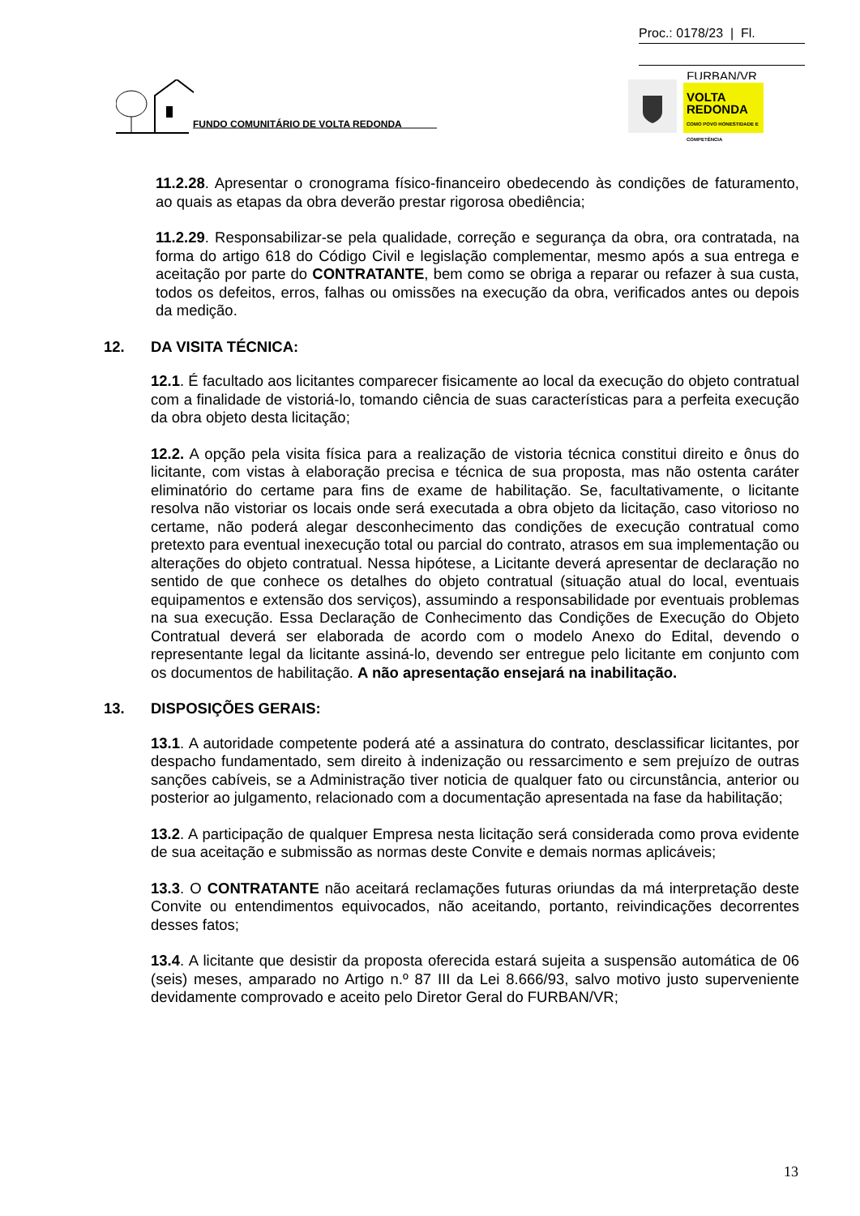Proc.: 0178/23 | Fl.
FURBAN/VR
FUNDO COMUNITÁRIO DE VOLTA REDONDA
VOLTA
REDONDA
COMO POVO HONESTIDADE E COMPETÊNCIA
11.2.28. Apresentar o cronograma físico-financeiro obedecendo às condições de faturamento, ao quais as etapas da obra deverão prestar rigorosa obediência;
11.2.29. Responsabilizar-se pela qualidade, correção e segurança da obra, ora contratada, na forma do artigo 618 do Código Civil e legislação complementar, mesmo após a sua entrega e aceitação por parte do CONTRATANTE, bem como se obriga a reparar ou refazer à sua custa, todos os defeitos, erros, falhas ou omissões na execução da obra, verificados antes ou depois da medição.
12. DA VISITA TÉCNICA:
12.1. É facultado aos licitantes comparecer fisicamente ao local da execução do objeto contratual com a finalidade de vistoriá-lo, tomando ciência de suas características para a perfeita execução da obra objeto desta licitação;
12.2. A opção pela visita física para a realização de vistoria técnica constitui direito e ônus do licitante, com vistas à elaboração precisa e técnica de sua proposta, mas não ostenta caráter eliminatório do certame para fins de exame de habilitação. Se, facultativamente, o licitante resolva não vistoriar os locais onde será executada a obra objeto da licitação, caso vitorioso no certame, não poderá alegar desconhecimento das condições de execução contratual como pretexto para eventual inexecução total ou parcial do contrato, atrasos em sua implementação ou alterações do objeto contratual. Nessa hipótese, a Licitante deverá apresentar de declaração no sentido de que conhece os detalhes do objeto contratual (situação atual do local, eventuais equipamentos e extensão dos serviços), assumindo a responsabilidade por eventuais problemas na sua execução. Essa Declaração de Conhecimento das Condições de Execução do Objeto Contratual deverá ser elaborada de acordo com o modelo Anexo do Edital, devendo o representante legal da licitante assiná-lo, devendo ser entregue pelo licitante em conjunto com os documentos de habilitação. A não apresentação ensejará na inabilitação.
13. DISPOSIÇÕES GERAIS:
13.1. A autoridade competente poderá até a assinatura do contrato, desclassificar licitantes, por despacho fundamentado, sem direito à indenização ou ressarcimento e sem prejuízo de outras sanções cabíveis, se a Administração tiver noticia de qualquer fato ou circunstância, anterior ou posterior ao julgamento, relacionado com a documentação apresentada na fase da habilitação;
13.2. A participação de qualquer Empresa nesta licitação será considerada como prova evidente de sua aceitação e submissão as normas deste Convite e demais normas aplicáveis;
13.3. O CONTRATANTE não aceitará reclamações futuras oriundas da má interpretação deste Convite ou entendimentos equivocados, não aceitando, portanto, reivindicações decorrentes desses fatos;
13.4. A licitante que desistir da proposta oferecida estará sujeita a suspensão automática de 06 (seis) meses, amparado no Artigo n.º 87 III da Lei 8.666/93, salvo motivo justo superveniente devidamente comprovado e aceito pelo Diretor Geral do FURBAN/VR;
13